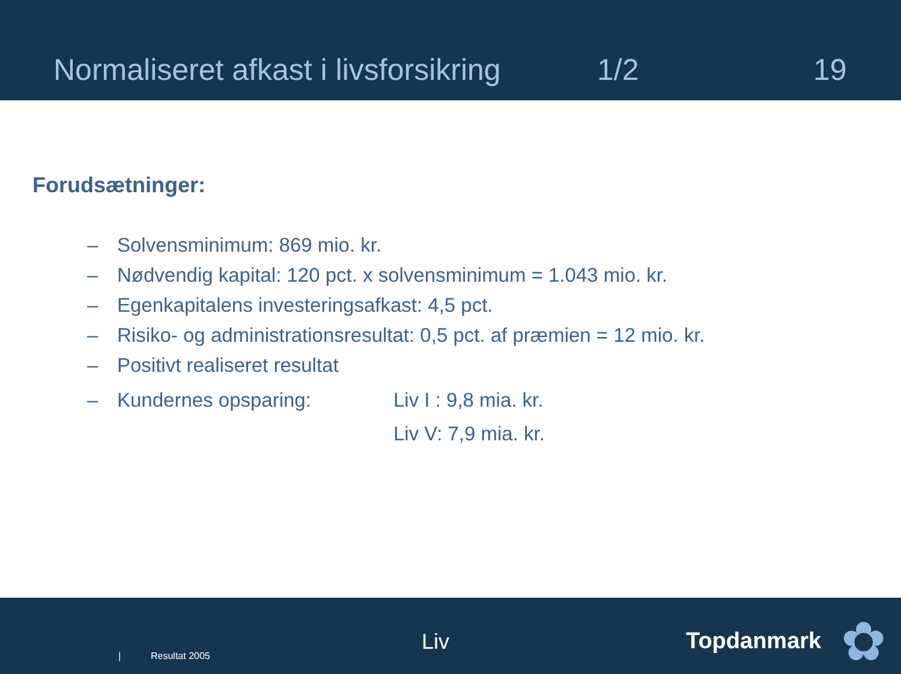Normaliseret afkast i livsforsikring 1/2 19
Forudsætninger:
– Solvensminimum: 869 mio. kr.
– Nødvendig kapital: 120 pct. x solvensminimum = 1.043 mio. kr.
– Egenkapitalens investeringsafkast: 4,5 pct.
– Risiko- og administrationsresultat: 0,5 pct. af præmien = 12 mio. kr.
– Positivt realiseret resultat
– Kundernes opsparing: Liv I : 9,8 mia. kr.
Liv V: 7,9 mia. kr.
| Resultat 2005
Liv Topdanmark ✿